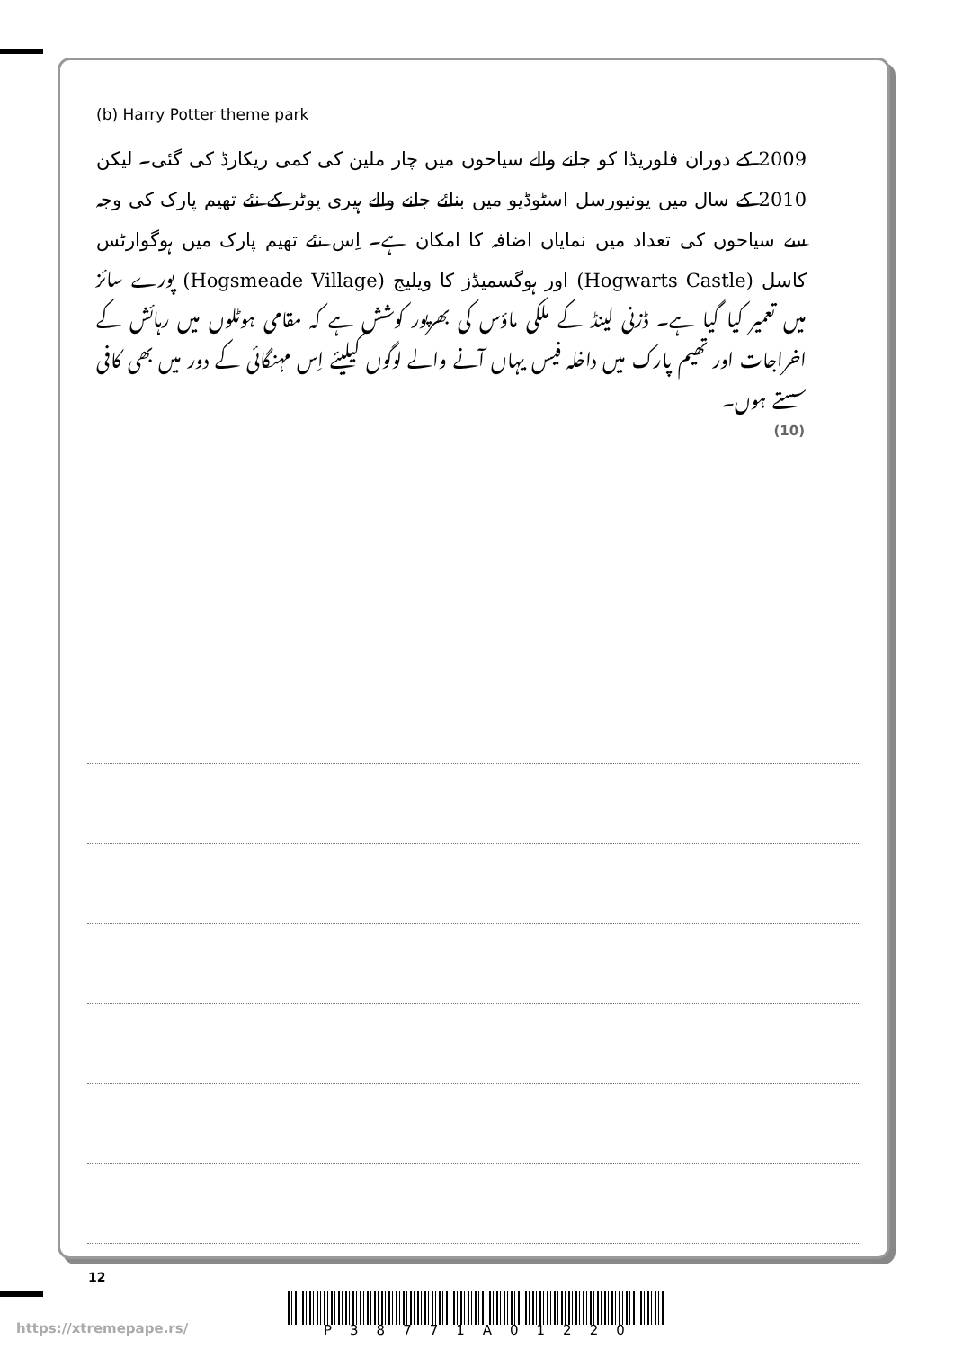(b) Harry Potter theme park
2009 کے دوران فلوریڈا کو جانے والے سیاحوں میں چار ملین کی کمی ریکارڈ کی گئی۔ لیکن 2010 کے سال میں یونیورسل اسٹوڈیو میں بنائے جانے والے ہیری پوٹر کے نئے تھیم پارک کی وجہ سے سیاحوں کی تعداد میں نمایاں اضافہ کا امکان ہے۔ اِس نئے تھیم پارک میں ہوگوارٹس کاسل (Hogwarts Castle) اور ہوگسمیڈز کا ویلیج (Hogsmeade Village) پورے سائز میں تعمیر کیا گیا ہے۔ ڈزنی لینڈ کے ملکی ماؤس کی بھرپور کوشش ہے کہ مقامی ہوٹلوں میں رہائش کے اخراجات اور تھیم پارک میں داخلہ فیس یہاں آنے والے لوگوں کیلیئے اِس مہنگائی کے دور میں بھی کافی سستے ہوں۔
(10)
12
P38771A01220
https://xtremepape.rs/